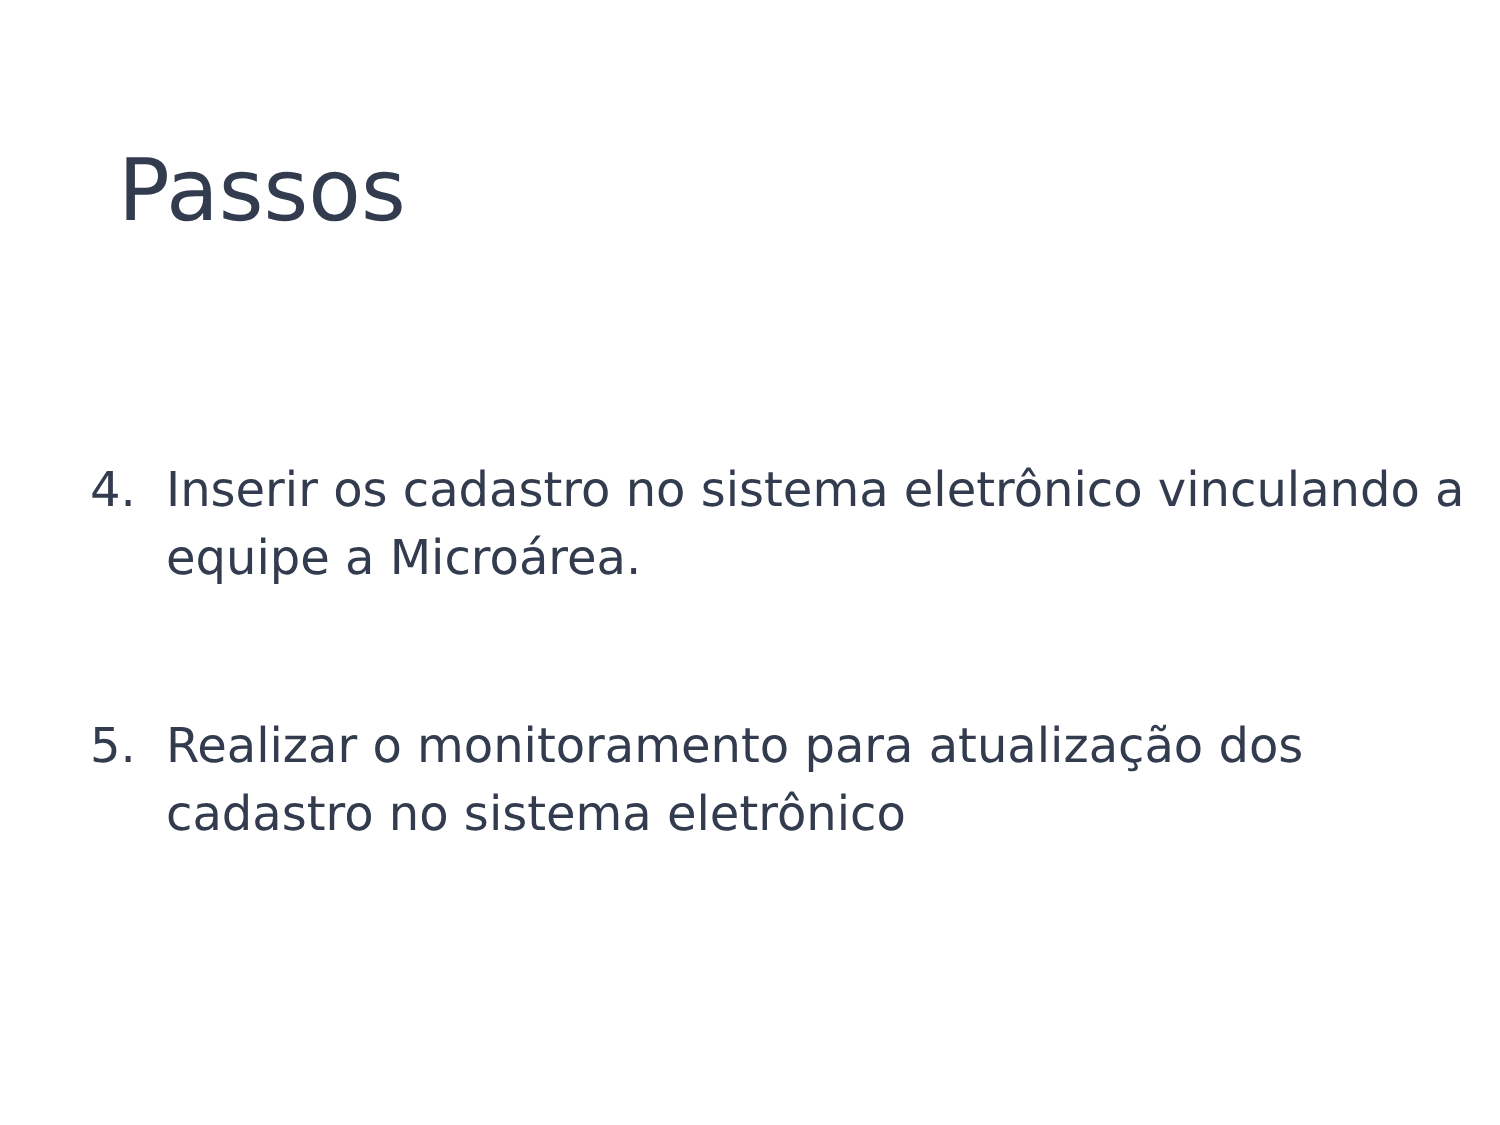Passos
4. Inserir os cadastro no sistema eletrônico vinculando a equipe a Microárea.
5. Realizar o monitoramento para atualização dos cadastro no sistema eletrônico